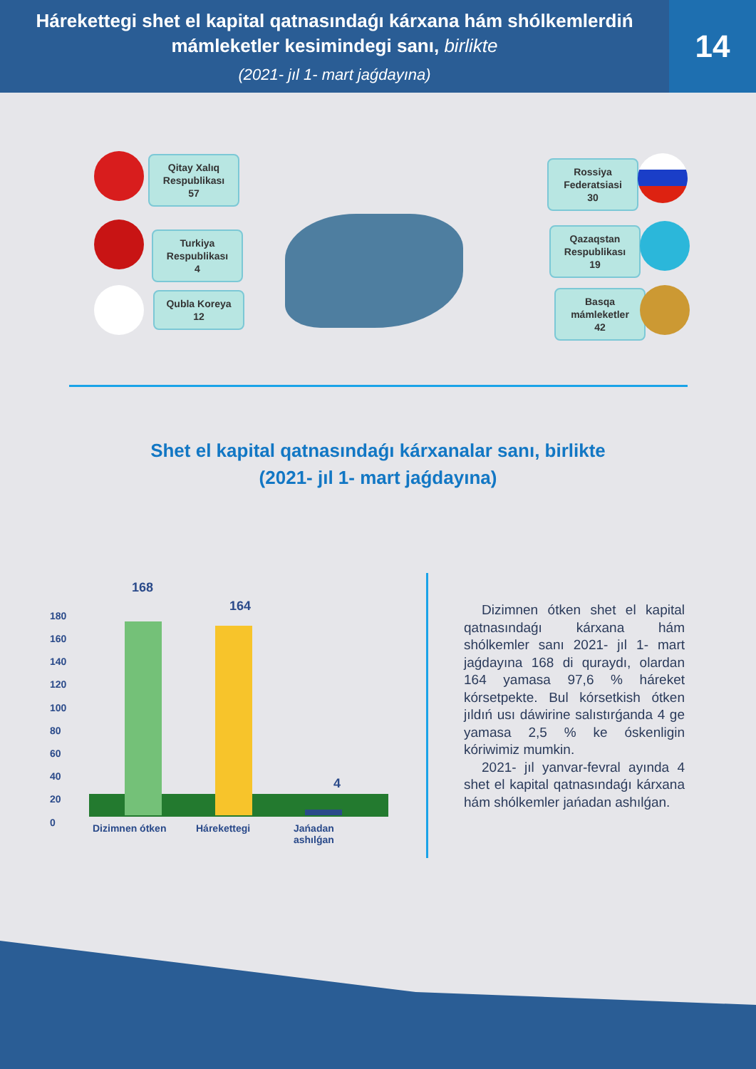Hárekettegi shet el kapital qatnasındaǵı kárxana hám shólkemlerdiń mámleketler kesimindegi sanı, birlikte
(2021- jıl 1- mart jaǵdayına)
14
Qitay Xalıq Respublikası
57
Turkiya Respublikası
4
Qubla Koreya
12
Rossiya Federatsiasi
30
Qazaqstan Respublikası
19
Basqa mámleketler
42
Shet el kapital qatnasındaǵı kárxanalar sanı, birlikte
(2021- jıl 1- mart jaǵdayına)
180
160
140
120
100
80
60
40
20
0
168
164
4
Dizimnen ótken Hárekettegi
Jańadan
ashılǵan
Dizimnen ótken shet el kapital qatnasındaǵı kárxana hám shólkemler sanı 2021- jıl 1- mart jaǵdayına 168 di quraydı, olardan 164 yamasa 97,6 % háreket kórsetpekte. Bul kórsetkish ótken jıldıń usı dáwirine salıstırǵanda 4 ge yamasa 2,5 % ke óskenligin kóriwimiz mumkin.
2021- jıl yanvar-fevral ayında 4 shet el kapital qatnasındaǵı kárxana hám shólkemler jańadan ashılǵan.